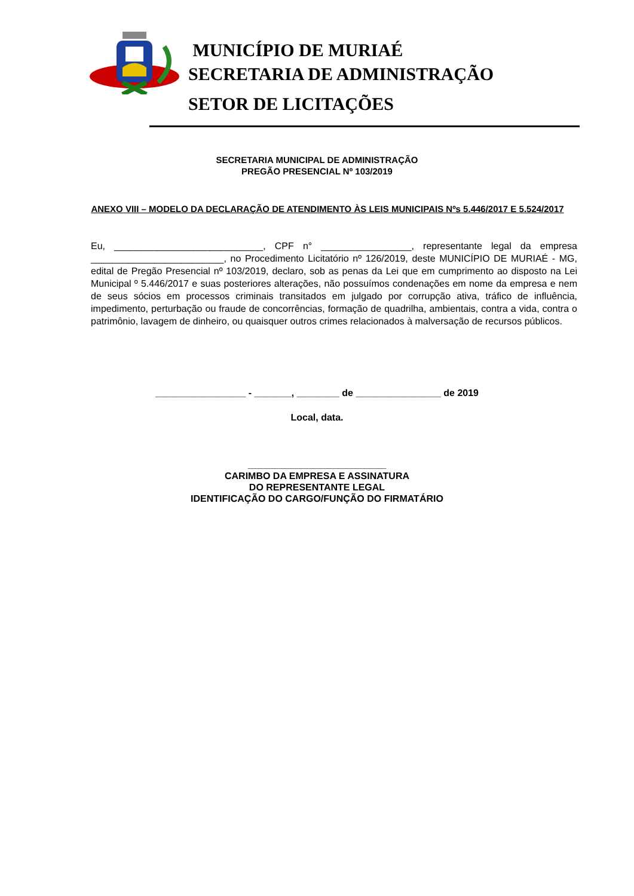MUNICÍPIO DE MURIAÉ
SECRETARIA DE ADMINISTRAÇÃO
SETOR DE LICITAÇÕES
SECRETARIA MUNICIPAL DE ADMINISTRAÇÃO
PREGÃO PRESENCIAL Nº 103/2019
ANEXO VIII – MODELO DA DECLARAÇÃO DE ATENDIMENTO ÀS LEIS MUNICIPAIS Nºs 5.446/2017 E 5.524/2017
Eu, ____________________________, CPF n° _________________, representante legal da empresa _________________________, no Procedimento Licitatório nº 126/2019, deste MUNICÍPIO DE MURIAÉ - MG, edital de Pregão Presencial nº 103/2019, declaro, sob as penas da Lei que em cumprimento ao disposto na Lei Municipal º 5.446/2017 e suas posteriores alterações, não possuímos condenações em nome da empresa e nem de seus sócios em processos criminais transitados em julgado por corrupção ativa, tráfico de influência, impedimento, perturbação ou fraude de concorrências, formação de quadrilha, ambientais, contra a vida, contra o patrimônio, lavagem de dinheiro, ou quaisquer outros crimes relacionados à malversação de recursos públicos.
_________________ - _______, ________ de ________________ de 2019
Local, data.
__________________________
CARIMBO DA EMPRESA E ASSINATURA
DO REPRESENTANTE LEGAL
IDENTIFICAÇÃO DO CARGO/FUNÇÃO DO FIRMATÁRIO